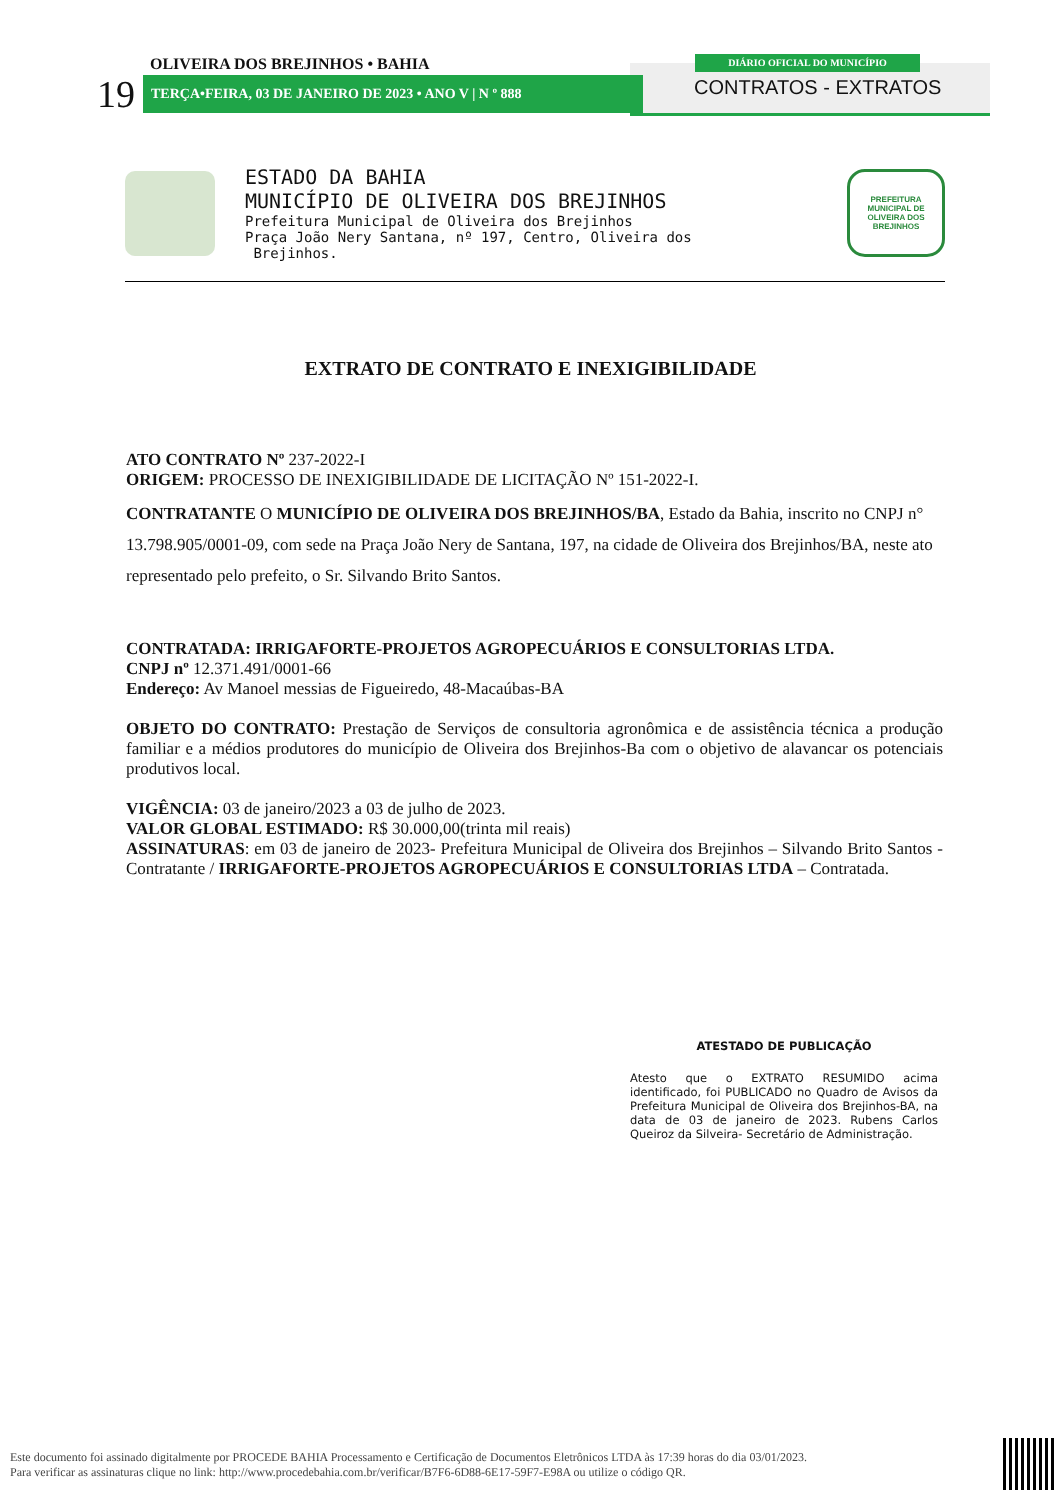OLIVEIRA DOS BREJINHOS • BAHIA
19 TERÇA•FEIRA, 03 DE JANEIRO DE 2023 • ANO V | N º 888
DIÁRIO OFICIAL DO MUNICÍPIO
CONTRATOS - EXTRATOS
ESTADO DA BAHIA
MUNICÍPIO DE OLIVEIRA DOS BREJINHOS
Prefeitura Municipal de Oliveira dos Brejinhos
Praça João Nery Santana, nº 197, Centro, Oliveira dos
Brejinhos.
PREFEITURA MUNICIPAL DE
OLIVEIRA DOS
BREJINHOS
EXTRATO DE CONTRATO E INEXIGIBILIDADE
ATO CONTRATO Nº 237-2022-I
ORIGEM: PROCESSO DE INEXIGIBILIDADE DE LICITAÇÃO Nº 151-2022-I.
CONTRATANTE O MUNICÍPIO DE OLIVEIRA DOS BREJINHOS/BA, Estado da Bahia, inscrito no CNPJ n° 13.798.905/0001-09, com sede na Praça João Nery de Santana, 197, na cidade de Oliveira dos Brejinhos/BA, neste ato representado pelo prefeito, o Sr. Silvando Brito Santos.
CONTRATADA: IRRIGAFORTE-PROJETOS AGROPECUÁRIOS E CONSULTORIAS LTDA.
CNPJ nº 12.371.491/0001-66
Endereço: Av Manoel messias de Figueiredo, 48-Macaúbas-BA
OBJETO DO CONTRATO: Prestação de Serviços de consultoria agronômica e de assistência técnica a produção familiar e a médios produtores do município de Oliveira dos Brejinhos-Ba com o objetivo de alavancar os potenciais produtivos local.
VIGÊNCIA: 03 de janeiro/2023 a 03 de julho de 2023.
VALOR GLOBAL ESTIMADO: R$ 30.000,00(trinta mil reais)
ASSINATURAS: em 03 de janeiro de 2023- Prefeitura Municipal de Oliveira dos Brejinhos – Silvando Brito Santos -Contratante / IRRIGAFORTE-PROJETOS AGROPECUÁRIOS E CONSULTORIAS LTDA – Contratada.
ATESTADO DE PUBLICAÇÃO
Atesto que o EXTRATO RESUMIDO acima identificado, foi PUBLICADO no Quadro de Avisos da Prefeitura Municipal de Oliveira dos Brejinhos-BA, na data de 03 de janeiro de 2023. Rubens Carlos Queiroz da Silveira- Secretário de Administração.
Este documento foi assinado digitalmente por PROCEDE BAHIA Processamento e Certificação de Documentos Eletrônicos LTDA às 17:39 horas do dia 03/01/2023.
Para verificar as assinaturas clique no link: http://www.procedebahia.com.br/verificar/B7F6-6D88-6E17-59F7-E98A ou utilize o código QR.